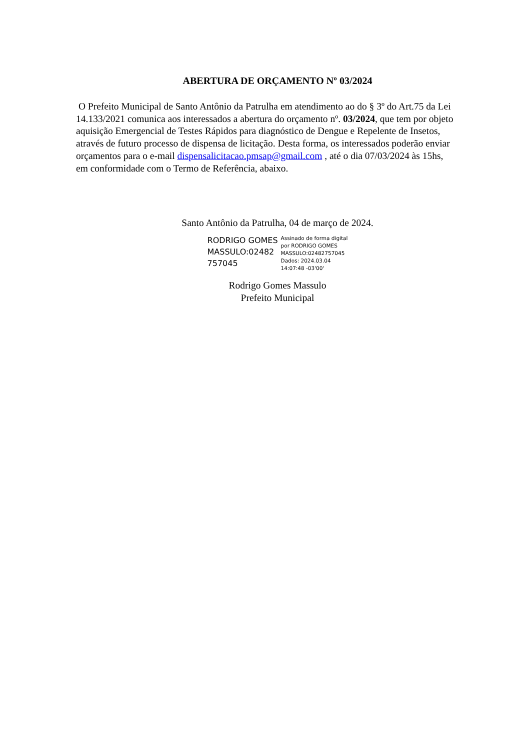ABERTURA DE ORÇAMENTO Nº 03/2024
O Prefeito Municipal de Santo Antônio da Patrulha em atendimento ao do § 3º do Art.75 da Lei 14.133/2021 comunica aos interessados a abertura do orçamento nº. 03/2024, que tem por objeto aquisição Emergencial de Testes Rápidos para diagnóstico de Dengue e Repelente de Insetos, através de futuro processo de dispensa de licitação. Desta forma, os interessados poderão enviar orçamentos para o e-mail dispensalicitacao.pmsap@gmail.com , até o dia 07/03/2024 às 15hs, em conformidade com o Termo de Referência, abaixo.
Santo Antônio da Patrulha, 04 de março de 2024.
RODRIGO GOMES
MASSULO:02482
757045
Assinado de forma digital
por RODRIGO GOMES
MASSULO:02482757045
Dados: 2024.03.04
14:07:48 -03'00'
Rodrigo Gomes Massulo
Prefeito Municipal